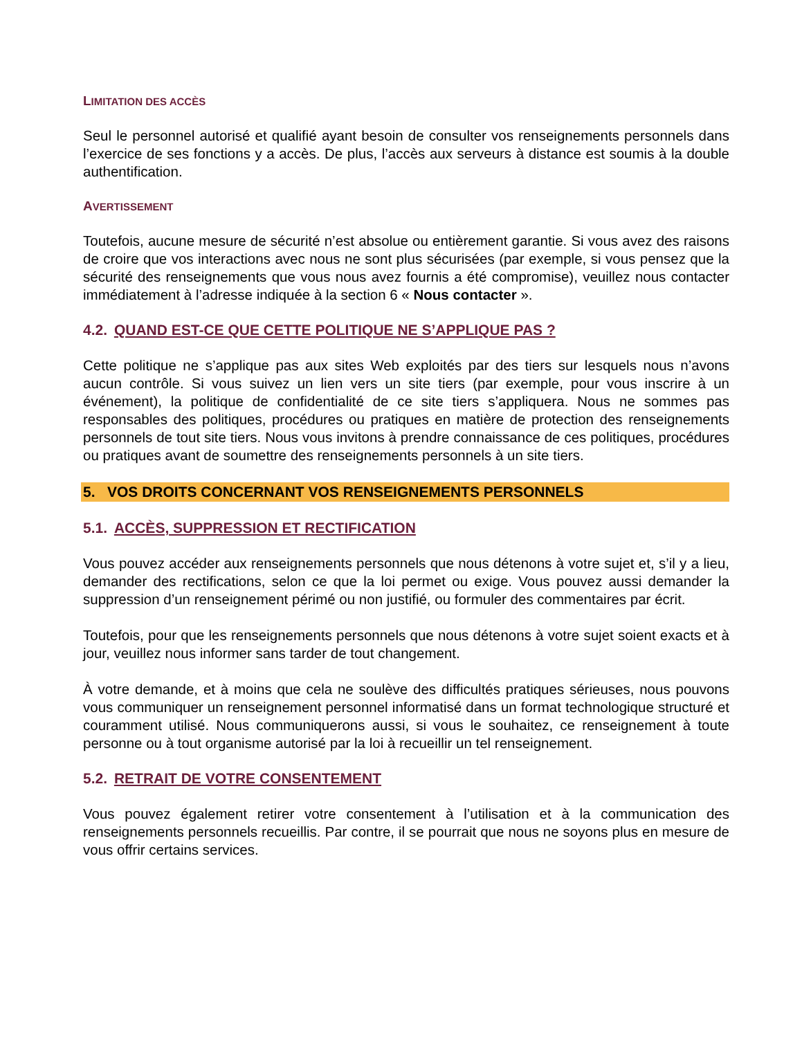LIMITATION DES ACCÈS
Seul le personnel autorisé et qualifié ayant besoin de consulter vos renseignements personnels dans l’exercice de ses fonctions y a accès. De plus, l’accès aux serveurs à distance est soumis à la double authentification.
AVERTISSEMENT
Toutefois, aucune mesure de sécurité n’est absolue ou entièrement garantie. Si vous avez des raisons de croire que vos interactions avec nous ne sont plus sécurisées (par exemple, si vous pensez que la sécurité des renseignements que vous nous avez fournis a été compromise), veuillez nous contacter immédiatement à l’adresse indiquée à la section 6 « Nous contacter ».
4.2. QUAND EST-CE QUE CETTE POLITIQUE NE S’APPLIQUE PAS ?
Cette politique ne s’applique pas aux sites Web exploités par des tiers sur lesquels nous n’avons aucun contrôle. Si vous suivez un lien vers un site tiers (par exemple, pour vous inscrire à un événement), la politique de confidentialité de ce site tiers s’appliquera. Nous ne sommes pas responsables des politiques, procédures ou pratiques en matière de protection des renseignements personnels de tout site tiers. Nous vous invitons à prendre connaissance de ces politiques, procédures ou pratiques avant de soumettre des renseignements personnels à un site tiers.
5. VOS DROITS CONCERNANT VOS RENSEIGNEMENTS PERSONNELS
5.1. ACCÈS, SUPPRESSION ET RECTIFICATION
Vous pouvez accéder aux renseignements personnels que nous détenons à votre sujet et, s’il y a lieu, demander des rectifications, selon ce que la loi permet ou exige. Vous pouvez aussi demander la suppression d’un renseignement périmé ou non justifié, ou formuler des commentaires par écrit.
Toutefois, pour que les renseignements personnels que nous détenons à votre sujet soient exacts et à jour, veuillez nous informer sans tarder de tout changement.
À votre demande, et à moins que cela ne soulève des difficultés pratiques sérieuses, nous pouvons vous communiquer un renseignement personnel informatisé dans un format technologique structuré et couramment utilisé. Nous communiquerons aussi, si vous le souhaitez, ce renseignement à toute personne ou à tout organisme autorisé par la loi à recueillir un tel renseignement.
5.2. RETRAIT DE VOTRE CONSENTEMENT
Vous pouvez également retirer votre consentement à l’utilisation et à la communication des renseignements personnels recueillis. Par contre, il se pourrait que nous ne soyons plus en mesure de vous offrir certains services.